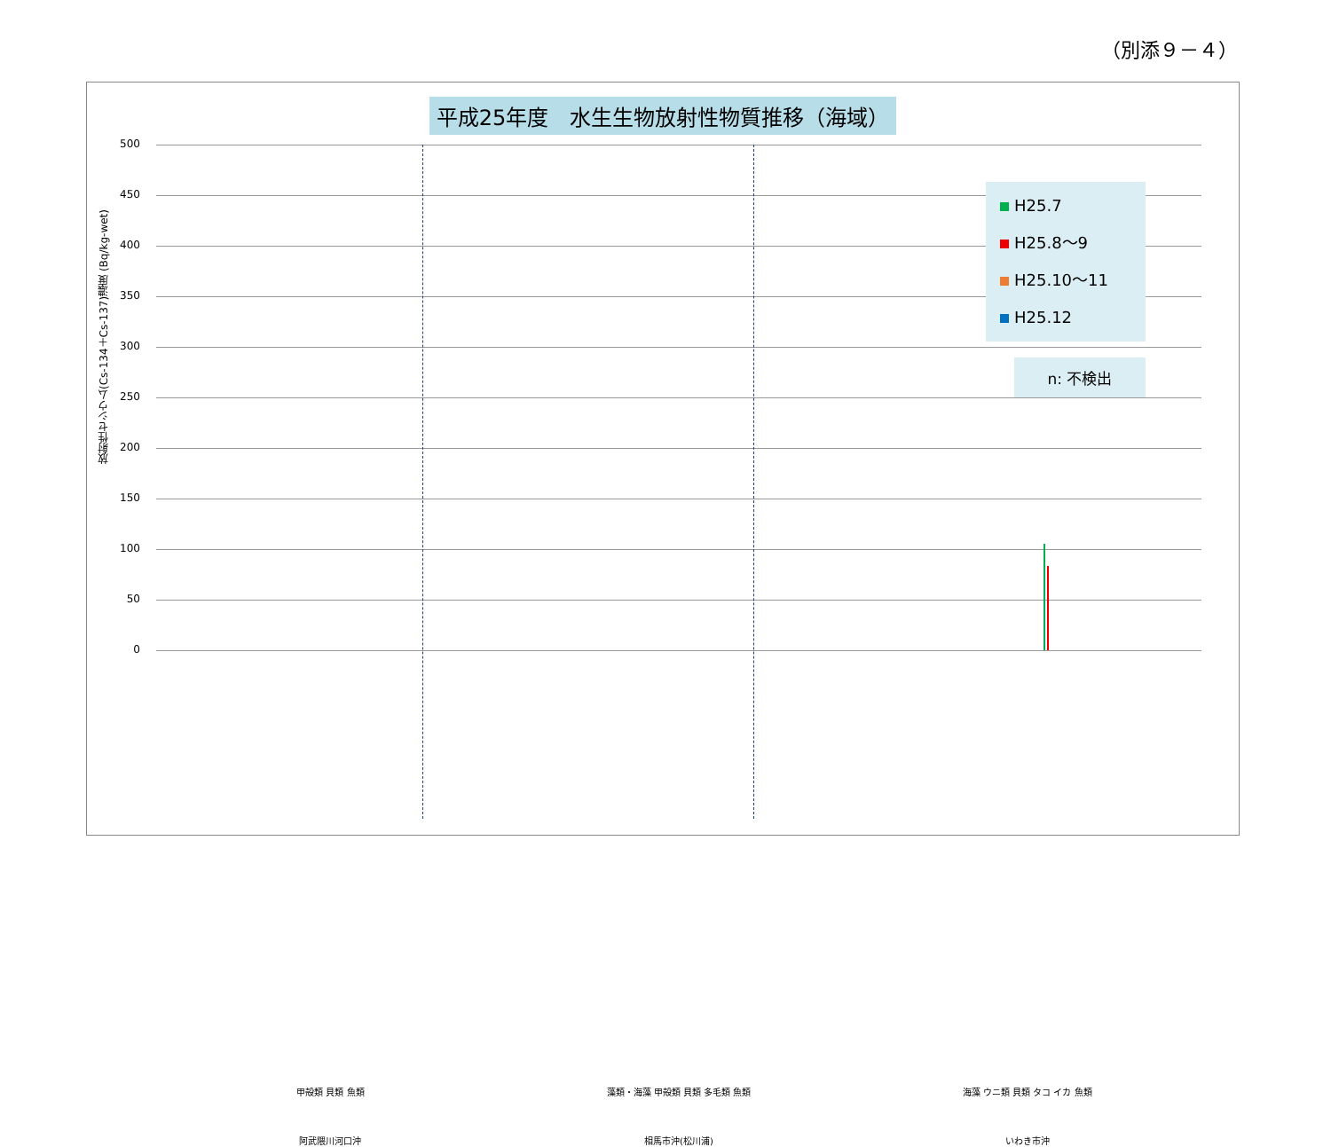（別添９－４）
平成25年度　水生生物放射性物質推移（海域）
放射性セシウム(Cs-134＋Cs-137)濃度 (Bq/kg-wet)
500
450
400
350
300
250
200
150
100
50
0
H25.7
H25.8～9
H25.10～11
H25.12
n: 不検出
甲殻類 貝類 魚類 藻類・海藻 甲殻類 貝類 多毛類 魚類 海藻 ウニ類 貝類 タコ イカ 魚類
阿武隈川河口沖 相馬市沖(松川浦) いわき市沖